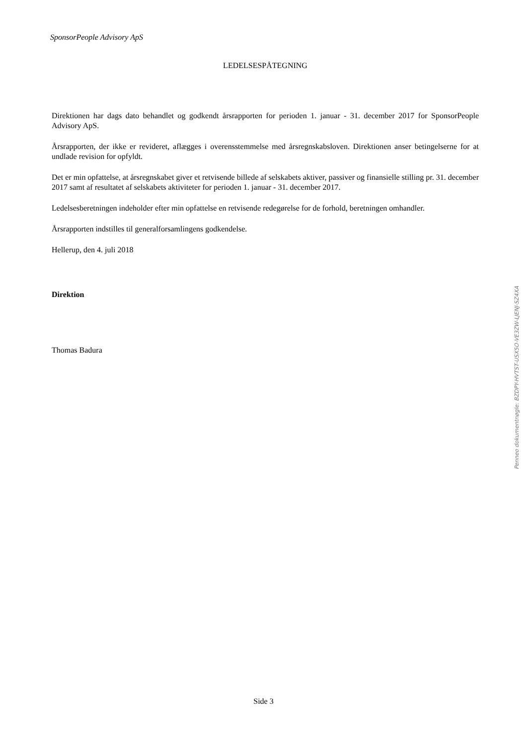SponsorPeople Advisory ApS
LEDELSESPÅTEGNING
Direktionen har dags dato behandlet og godkendt årsrapporten for perioden 1. januar - 31. december 2017 for SponsorPeople Advisory ApS.
Årsrapporten, der ikke er revideret, aflægges i overensstemmelse med årsregnskabsloven. Direktionen anser betingelserne for at undlade revision for opfyldt.
Det er min opfattelse, at årsregnskabet giver et retvisende billede af selskabets aktiver, passiver og finansielle stilling pr. 31. december 2017 samt af resultatet af selskabets aktiviteter for perioden 1. januar - 31. december 2017.
Ledelsesberetningen indeholder efter min opfattelse en retvisende redegørelse for de forhold, beretningen omhandler.
Årsrapporten indstilles til generalforsamlingens godkendelse.
Hellerup, den 4. juli 2018
Direktion
Thomas Badura
Penneo dokumentnøgle: BZDPY-HVTST-USX5O-VE3ZW-LJENJ-SZ4XA
Side 3